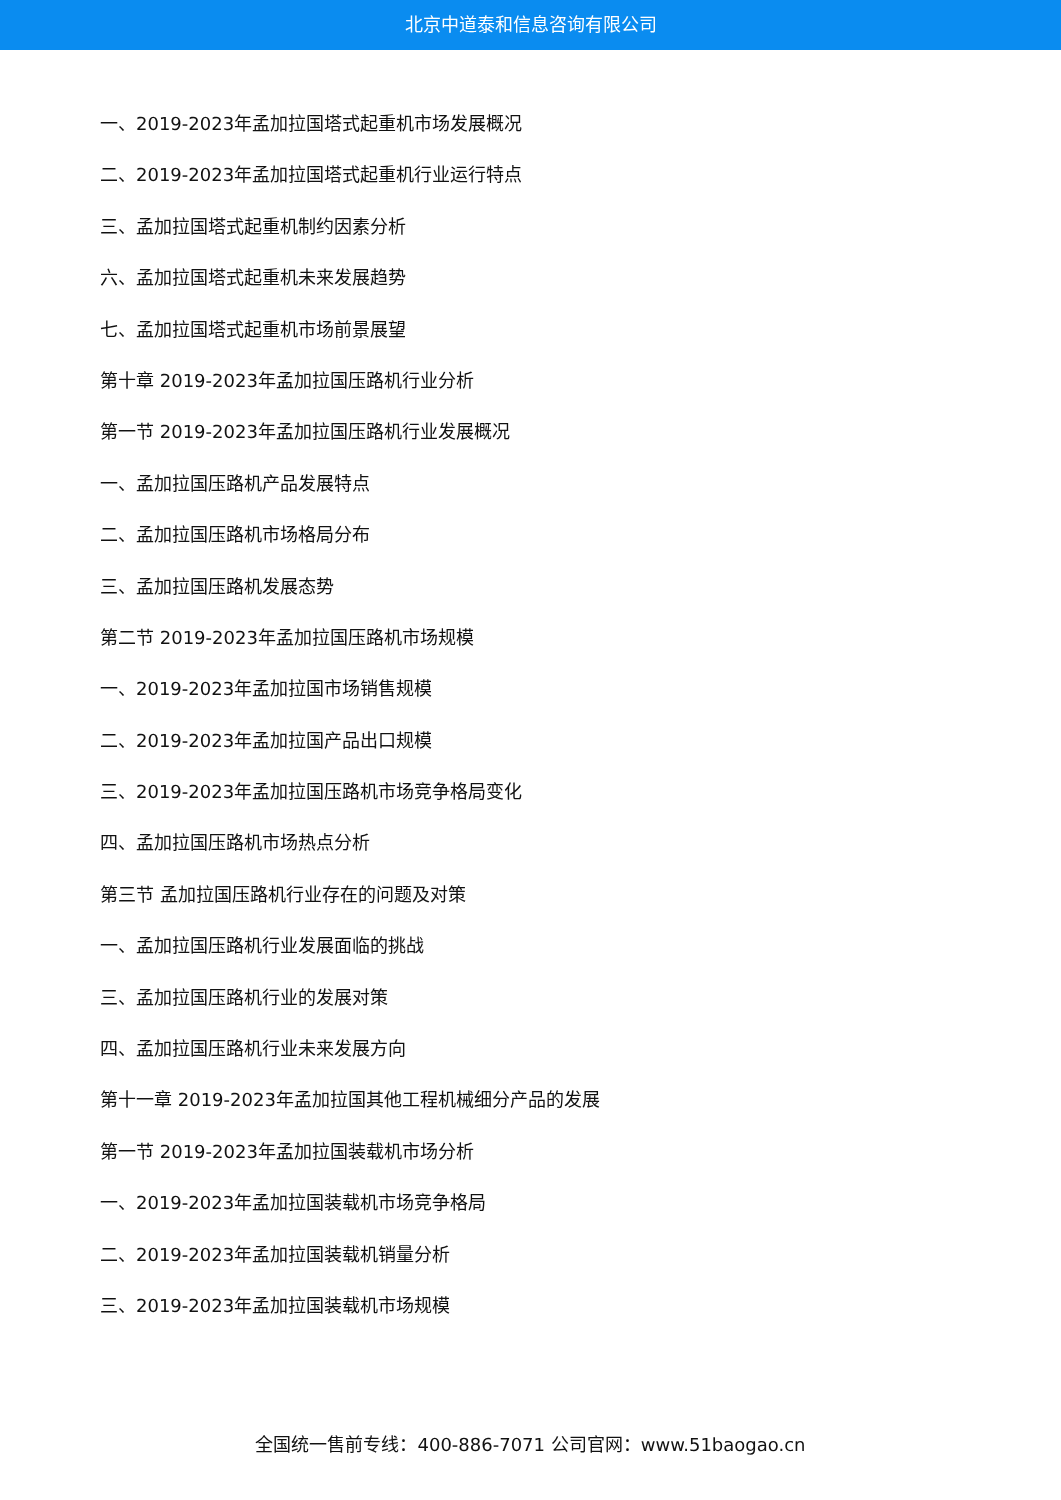北京中道泰和信息咨询有限公司
一、2019-2023年孟加拉国塔式起重机市场发展概况
二、2019-2023年孟加拉国塔式起重机行业运行特点
三、孟加拉国塔式起重机制约因素分析
六、孟加拉国塔式起重机未来发展趋势
七、孟加拉国塔式起重机市场前景展望
第十章 2019-2023年孟加拉国压路机行业分析
第一节 2019-2023年孟加拉国压路机行业发展概况
一、孟加拉国压路机产品发展特点
二、孟加拉国压路机市场格局分布
三、孟加拉国压路机发展态势
第二节 2019-2023年孟加拉国压路机市场规模
一、2019-2023年孟加拉国市场销售规模
二、2019-2023年孟加拉国产品出口规模
三、2019-2023年孟加拉国压路机市场竞争格局变化
四、孟加拉国压路机市场热点分析
第三节 孟加拉国压路机行业存在的问题及对策
一、孟加拉国压路机行业发展面临的挑战
三、孟加拉国压路机行业的发展对策
四、孟加拉国压路机行业未来发展方向
第十一章 2019-2023年孟加拉国其他工程机械细分产品的发展
第一节 2019-2023年孟加拉国装载机市场分析
一、2019-2023年孟加拉国装载机市场竞争格局
二、2019-2023年孟加拉国装载机销量分析
三、2019-2023年孟加拉国装载机市场规模
全国统一售前专线：400-886-7071 公司官网：www.51baogao.cn